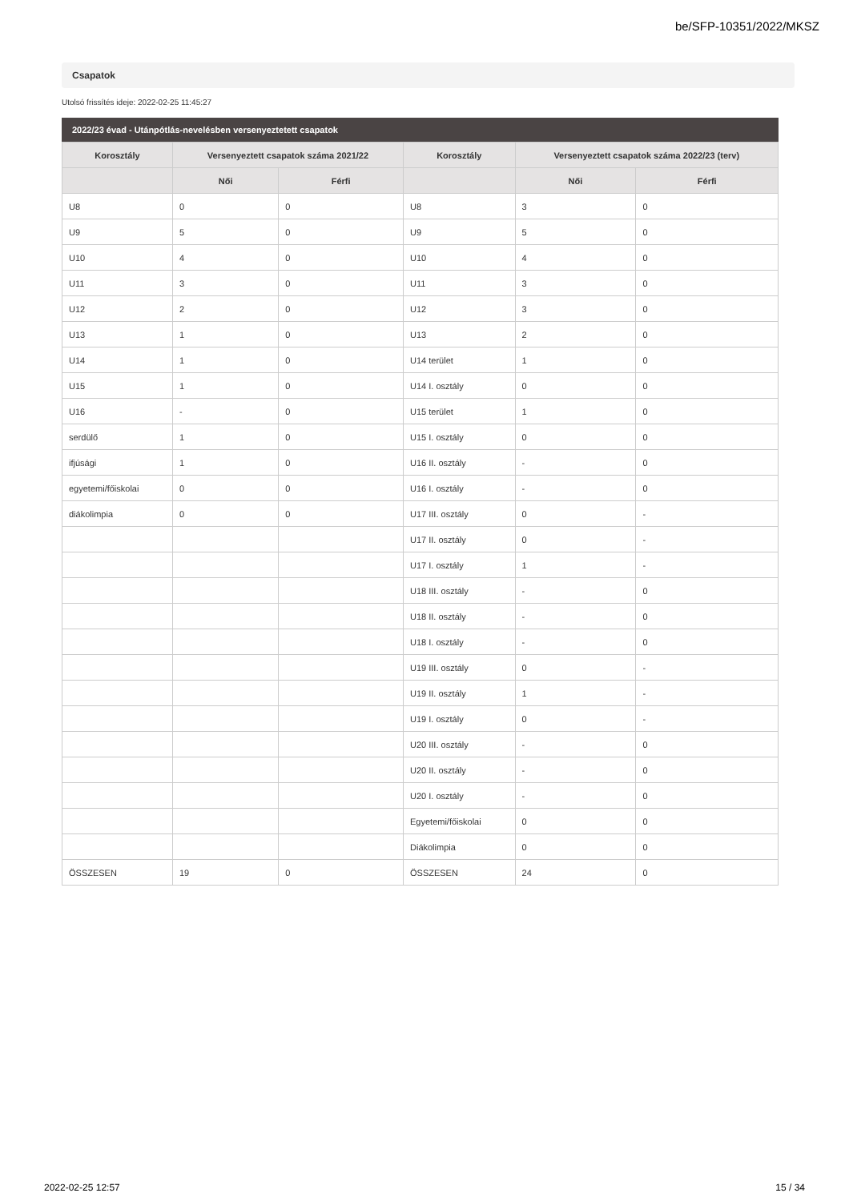be/SFP-10351/2022/MKSZ
Csapatok
Utolsó frissítés ideje: 2022-02-25 11:45:27
2022/23 évad - Utánpótlás-nevelésben versenyeztetett csapatok
| Korosztály | Versenyeztett csapatok száma 2021/22 | | Korosztály | Versenyeztett csapatok száma 2022/23 (terv) | |
| --- | --- | --- | --- | --- | --- |
| | Női | Férfi | | Női | Férfi |
| U8 | 0 | 0 | U8 | 3 | 0 |
| U9 | 5 | 0 | U9 | 5 | 0 |
| U10 | 4 | 0 | U10 | 4 | 0 |
| U11 | 3 | 0 | U11 | 3 | 0 |
| U12 | 2 | 0 | U12 | 3 | 0 |
| U13 | 1 | 0 | U13 | 2 | 0 |
| U14 | 1 | 0 | U14 terület | 1 | 0 |
| U15 | 1 | 0 | U14 I. osztály | 0 | 0 |
| U16 | - | 0 | U15 terület | 1 | 0 |
| serdülő | 1 | 0 | U15 I. osztály | 0 | 0 |
| ifjúsági | 1 | 0 | U16 II. osztály | - | 0 |
| egyetemi/főiskolai | 0 | 0 | U16 I. osztály | - | 0 |
| diákolimpia | 0 | 0 | U17 III. osztály | 0 | - |
| | | | U17 II. osztály | 0 | - |
| | | | U17 I. osztály | 1 | - |
| | | | U18 III. osztály | - | 0 |
| | | | U18 II. osztály | - | 0 |
| | | | U18 I. osztály | - | 0 |
| | | | U19 III. osztály | 0 | - |
| | | | U19 II. osztály | 1 | - |
| | | | U19 I. osztály | 0 | - |
| | | | U20 III. osztály | - | 0 |
| | | | U20 II. osztály | - | 0 |
| | | | U20 I. osztály | - | 0 |
| | | | Egyetemi/főiskolai | 0 | 0 |
| | | | Diákolimpia | 0 | 0 |
| ÖSSZESEN | 19 | 0 | ÖSSZESEN | 24 | 0 |
2022-02-25 12:57 15 / 34